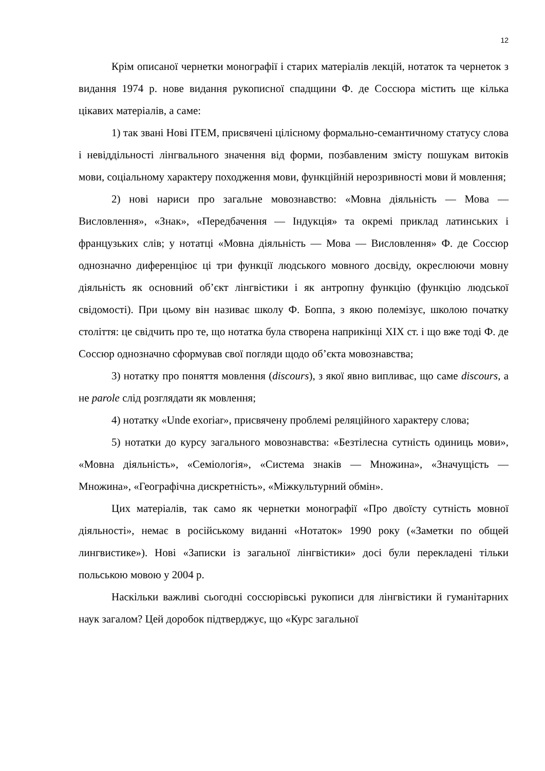12
Крім описаної чернетки монографії і старих матеріалів лекцій, нотаток та чернеток з видання 1974 р. нове видання рукописної спадщини Ф. де Соссюра містить ще кілька цікавих матеріалів, а саме:
1) так звані Нові ITEM, присвячені цілісному формально-семантичному статусу слова і невіддільності лінгвального значення від форми, позбавленим змісту пошукам витоків мови, соціальному характеру походження мови, функційній нерозривності мови й мовлення;
2) нові нариси про загальне мовознавство: «Мовна діяльність — Мова — Висловлення», «Знак», «Передбачення — Індукція» та окремі приклад латинських і французьких слів; у нотатці «Мовна діяльність — Мова — Висловлення» Ф. де Соссюр однозначно диференціює ці три функції людського мовного досвіду, окреслюючи мовну діяльність як основний об’єкт лінгвістики і як антропну функцію (функцію людської свідомості). При цьому він називає школу Ф. Боппа, з якою полемізує, школою початку століття: це свідчить про те, що нотатка була створена наприкінці XIX ст. і що вже тоді Ф. де Соссюр однозначно сформував свої погляди щодо об’єкта мовознавства;
3) нотатку про поняття мовлення (discours), з якої явно випливає, що саме discours, а не parole слід розглядати як мовлення;
4) нотатку «Unde exoriar», присвячену проблемі реляційного характеру слова;
5) нотатки до курсу загального мовознавства: «Безтілесна сутність одиниць мови», «Мовна діяльність», «Семіологія», «Система знаків — Множина», «Значущість — Множина», «Географічна дискретність», «Міжкультурний обмін».
Цих матеріалів, так само як чернетки монографії «Про двоїсту сутність мовної діяльності», немає в російському виданні «Нотаток» 1990 року («Заметки по общей лингвистике»). Нові «Записки із загальної лінгвістики» досі були перекладені тільки польською мовою у 2004 р.
Наскільки важливі сьогодні соссюрівські рукописи для лінгвістики й гуманітарних наук загалом? Цей доробок підтверджує, що «Курс загальної